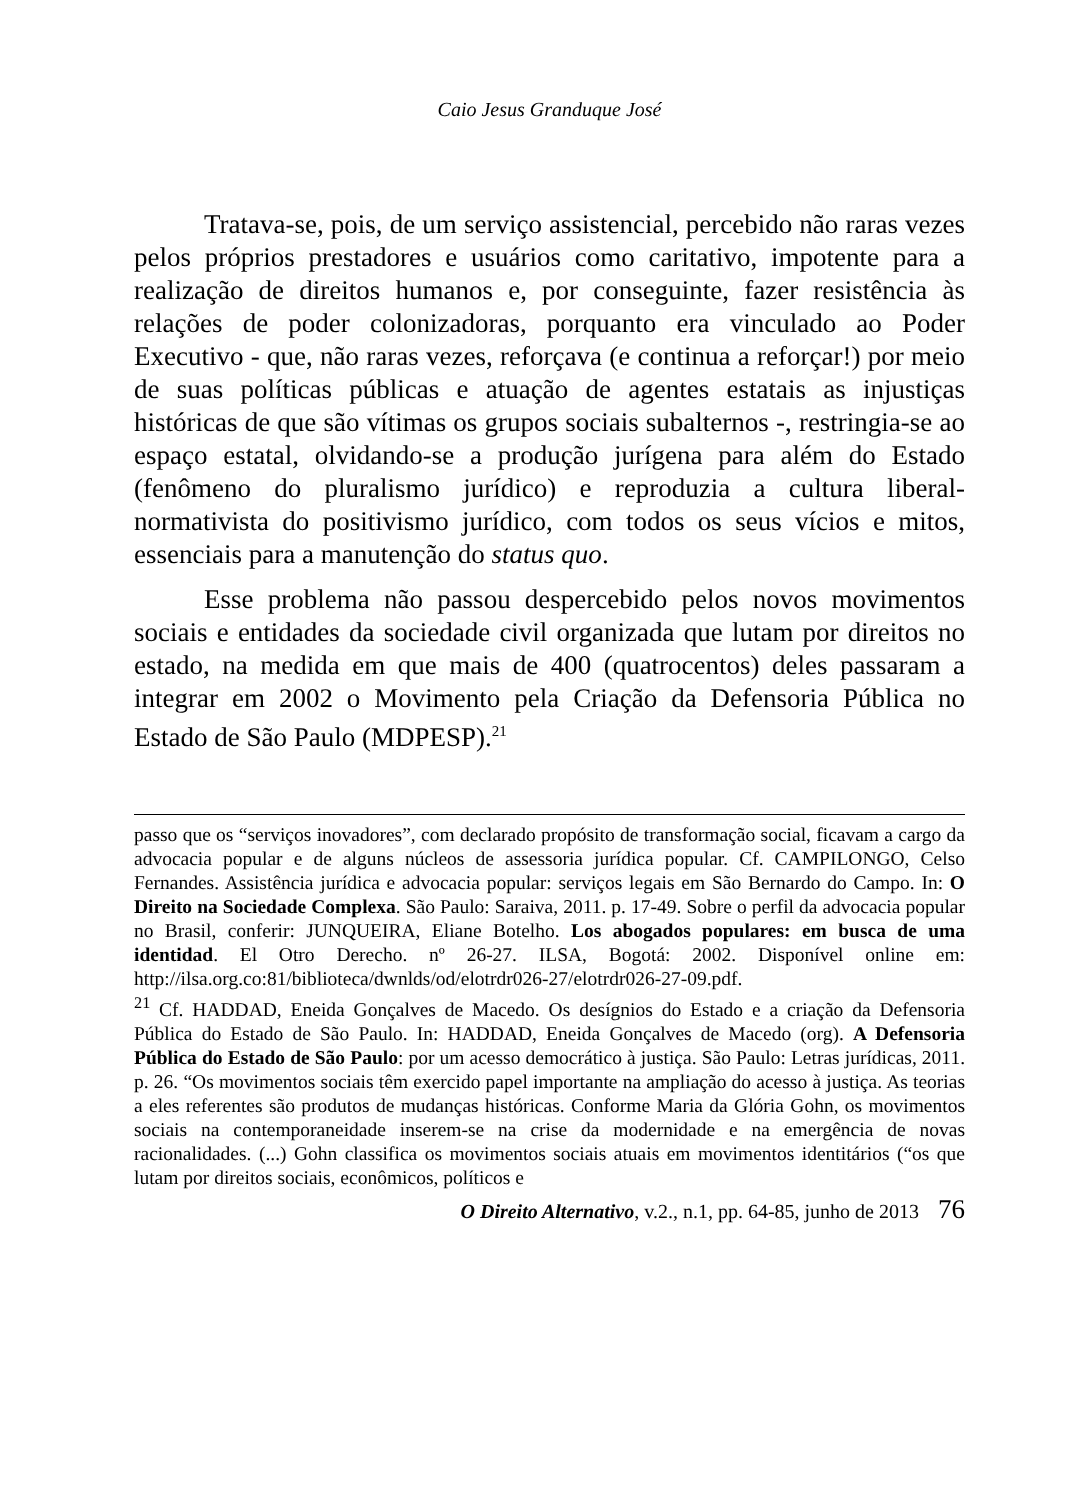Caio Jesus Granduque José
Tratava-se, pois, de um serviço assistencial, percebido não raras vezes pelos próprios prestadores e usuários como caritativo, impotente para a realização de direitos humanos e, por conseguinte, fazer resistência às relações de poder colonizadoras, porquanto era vinculado ao Poder Executivo - que, não raras vezes, reforçava (e continua a reforçar!) por meio de suas políticas públicas e atuação de agentes estatais as injustiças históricas de que são vítimas os grupos sociais subalternos -, restringia-se ao espaço estatal, olvidando-se a produção jurígena para além do Estado (fenômeno do pluralismo jurídico) e reproduzia a cultura liberal-normativista do positivismo jurídico, com todos os seus vícios e mitos, essenciais para a manutenção do status quo.
Esse problema não passou despercebido pelos novos movimentos sociais e entidades da sociedade civil organizada que lutam por direitos no estado, na medida em que mais de 400 (quatrocentos) deles passaram a integrar em 2002 o Movimento pela Criação da Defensoria Pública no Estado de São Paulo (MDPESP).<sup>21</sup>
passo que os “serviços inovadores”, com declarado propósito de transformação social, ficavam a cargo da advocacia popular e de alguns núcleos de assessoria jurídica popular. Cf. CAMPILONGO, Celso Fernandes. Assistência jurídica e advocacia popular: serviços legais em São Bernardo do Campo. In: O Direito na Sociedade Complexa. São Paulo: Saraiva, 2011. p. 17-49. Sobre o perfil da advocacia popular no Brasil, conferir: JUNQUEIRA, Eliane Botelho. Los abogados populares: em busca de uma identidad. El Otro Derecho. nº 26-27. ILSA, Bogotá: 2002. Disponível online em: http://ilsa.org.co:81/biblioteca/dwnlds/od/elotrdr026-27/elotrdr026-27-09.pdf.
<sup>21</sup> Cf. HADDAD, Eneida Gonçalves de Macedo. Os desígnios do Estado e a criação da Defensoria Pública do Estado de São Paulo. In: HADDAD, Eneida Gonçalves de Macedo (org). A Defensoria Pública do Estado de São Paulo: por um acesso democrático à justiça. São Paulo: Letras jurídicas, 2011. p. 26. “Os movimentos sociais têm exercido papel importante na ampliação do acesso à justiça. As teorias a eles referentes são produtos de mudanças históricas. Conforme Maria da Glória Gohn, os movimentos sociais na contemporaneidade inserem-se na crise da modernidade e na emergência de novas racionalidades. (...) Gohn classifica os movimentos sociais atuais em movimentos identitários (“os que lutam por direitos sociais, econômicos, políticos e
O Direito Alternativo, v.2., n.1, pp. 64-85, junho de 2013 76